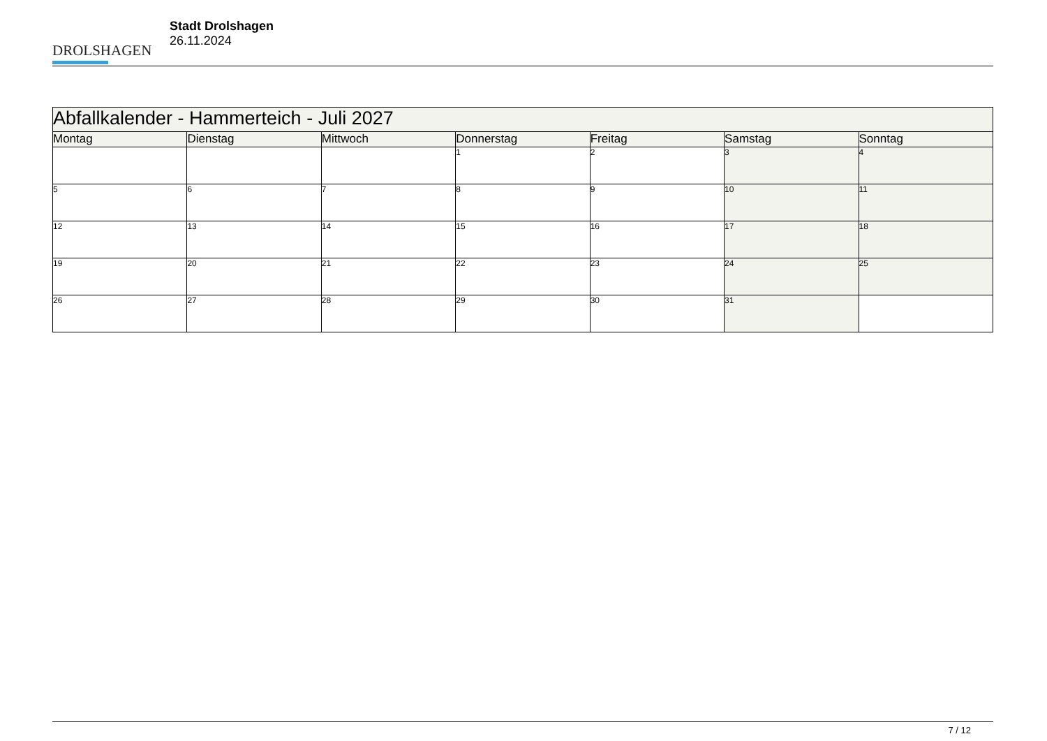DROLSHAGEN
Stadt Drolshagen
26.11.2024
| Abfallkalender - Hammerteich - Juli 2027 | | | | | | |
| --- | --- | --- | --- | --- | --- | --- |
| Montag | Dienstag | Mittwoch | Donnerstag | Freitag | Samstag | Sonntag |
| | | | 1 | 2 | 3 | 4 |
| 5 | 6 | 7 | 8 | 9 | 10 | 11 |
| 12 | 13 | 14 | 15 | 16 | 17 | 18 |
| 19 | 20 | 21 | 22 | 23 | 24 | 25 |
| 26 | 27 | 28 | 29 | 30 | 31 | |
7 / 12